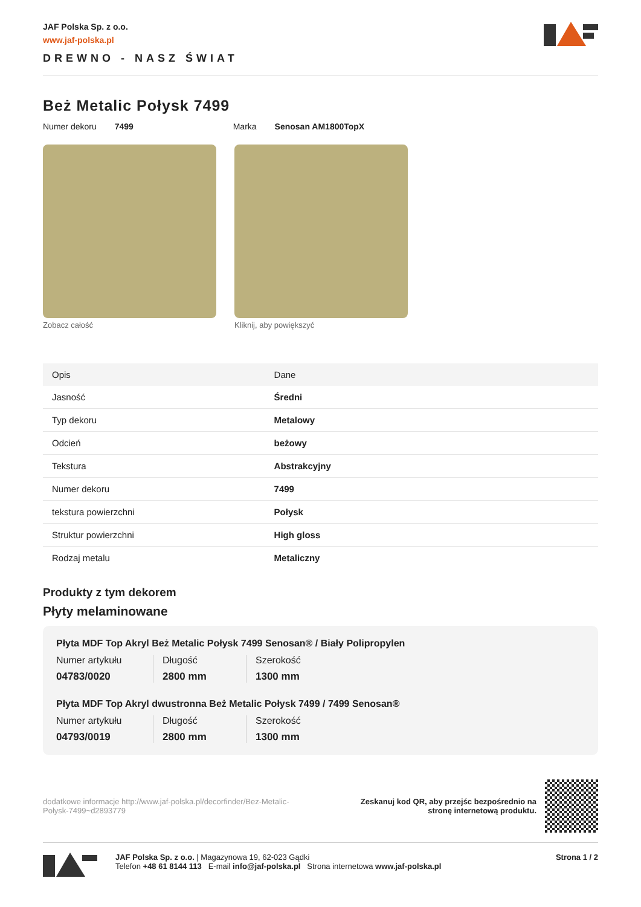JAF Polska Sp. z o.o.
www.jaf-polska.pl
DREWNO - NASZ ŚWIAT
Beż Metalic Połysk 7499
Numer dekoru 7499 Marka Senosan AM1800TopX
Zobacz całość Kliknij, aby powiększyć
| Opis | Dane |
| --- | --- |
| Jasność | Średni |
| Typ dekoru | Metalowy |
| Odcień | beżowy |
| Tekstura | Abstrakcyjny |
| Numer dekoru | 7499 |
| tekstura powierzchni | Połysk |
| Struktur powierzchni | High gloss |
| Rodzaj metalu | Metaliczny |
Produkty z tym dekorem
Płyty melaminowane
Płyta MDF Top Akryl Beż Metalic Połysk 7499 Senosan® / Biały Polipropylen
Numer artykułu
04783/0020
Długość
2800 mm
Szerokość
1300 mm
Płyta MDF Top Akryl dwustronna Beż Metalic Połysk 7499 / 7499 Senosan®
Numer artykułu
04793/0019
Długość
2800 mm
Szerokość
1300 mm
dodatkowe informacje http://www.jaf-polska.pl/decorfinder/Bez-Metalic-Polysk-7499~d2893779
Zeskanuj kod QR, aby przejśc bezpośrednio na
stronę internetową produktu.
JAF Polska Sp. z o.o. | Magazynowa 19, 62-023 Gądki
Telefon +48 61 8144 113 E-mail info@jaf-polska.pl Strona internetowa www.jaf-polska.pl
Strona 1 / 2